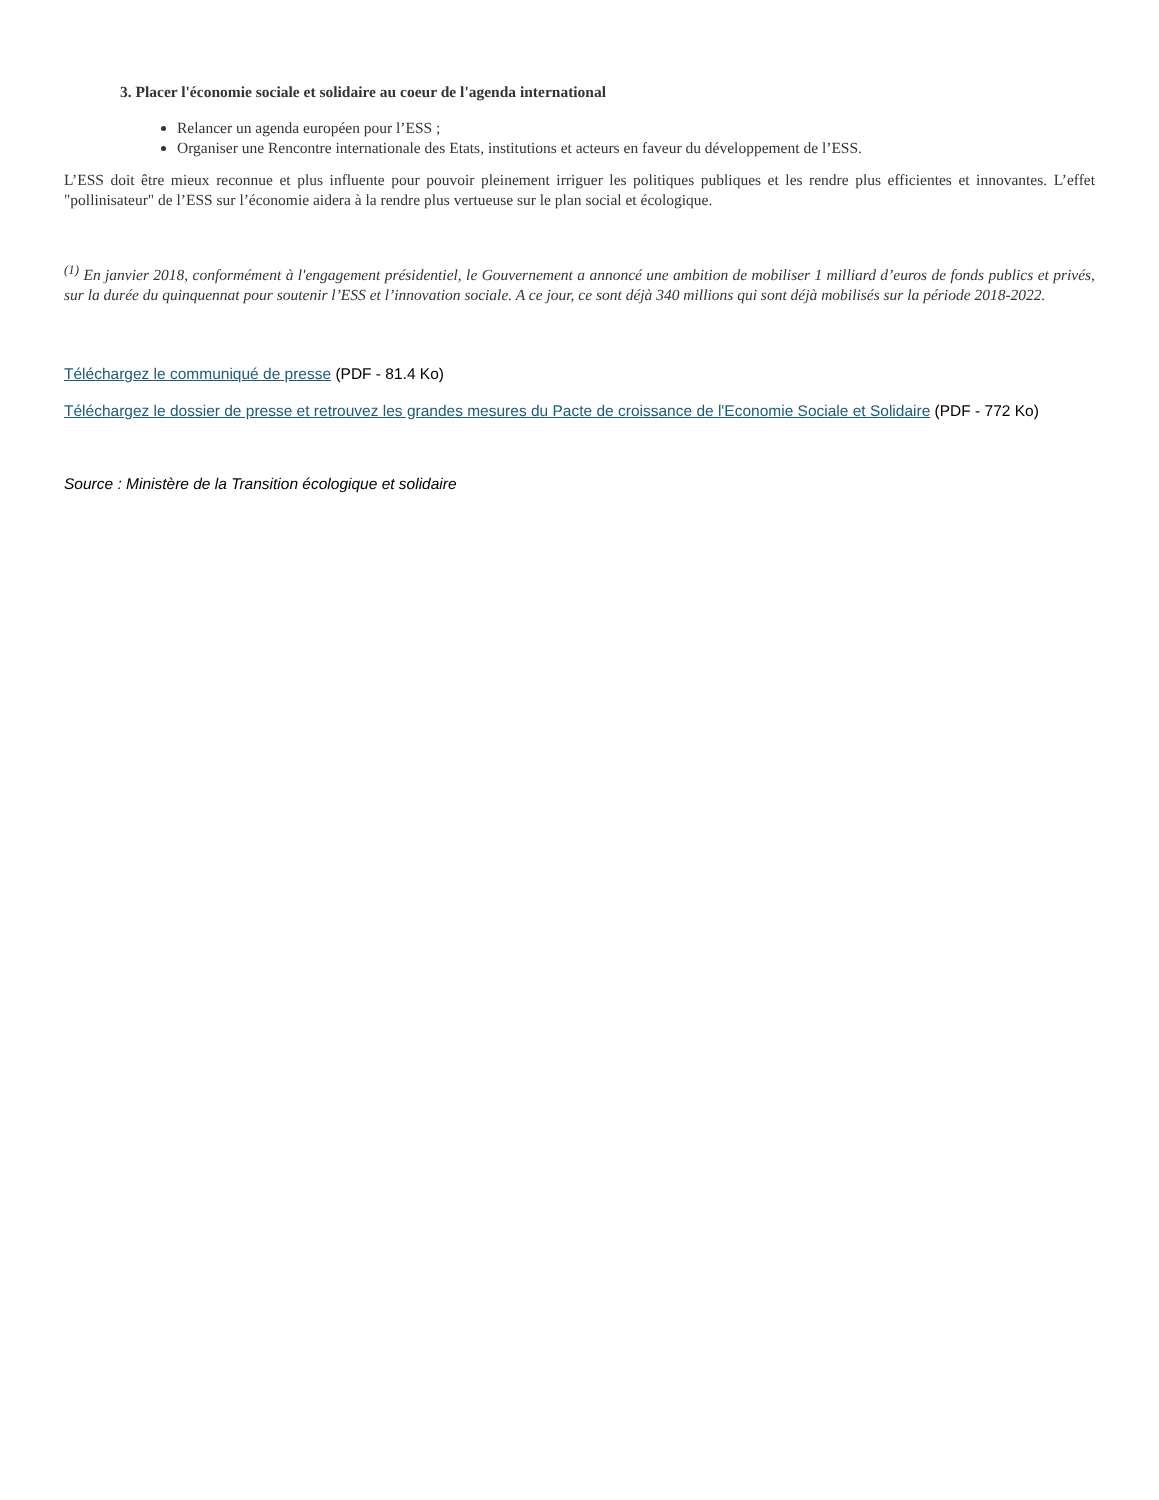3. Placer l'économie sociale et solidaire au coeur de l'agenda international
Relancer un agenda européen pour l’ESS ;
Organiser une Rencontre internationale des Etats, institutions et acteurs en faveur du développement de l’ESS.
L’ESS doit être mieux reconnue et plus influente pour pouvoir pleinement irriguer les politiques publiques et les rendre plus efficientes et innovantes. L’effet "pollinisateur" de l’ESS sur l’économie aidera à la rendre plus vertueuse sur le plan social et écologique.
<sup>(1)</sup> En janvier 2018, conformément à l'engagement présidentiel, le Gouvernement a annoncé une ambition de mobiliser 1 milliard d’euros de fonds publics et privés, sur la durée du quinquennat pour soutenir l’ESS et l’innovation sociale. A ce jour, ce sont déjà 340 millions qui sont déjà mobilisés sur la période 2018-2022.
Téléchargez le communiqué de presse (PDF - 81.4 Ko)
Téléchargez le dossier de presse et retrouvez les grandes mesures du Pacte de croissance de l'Economie Sociale et Solidaire (PDF - 772 Ko)
Source : Ministère de la Transition écologique et solidaire